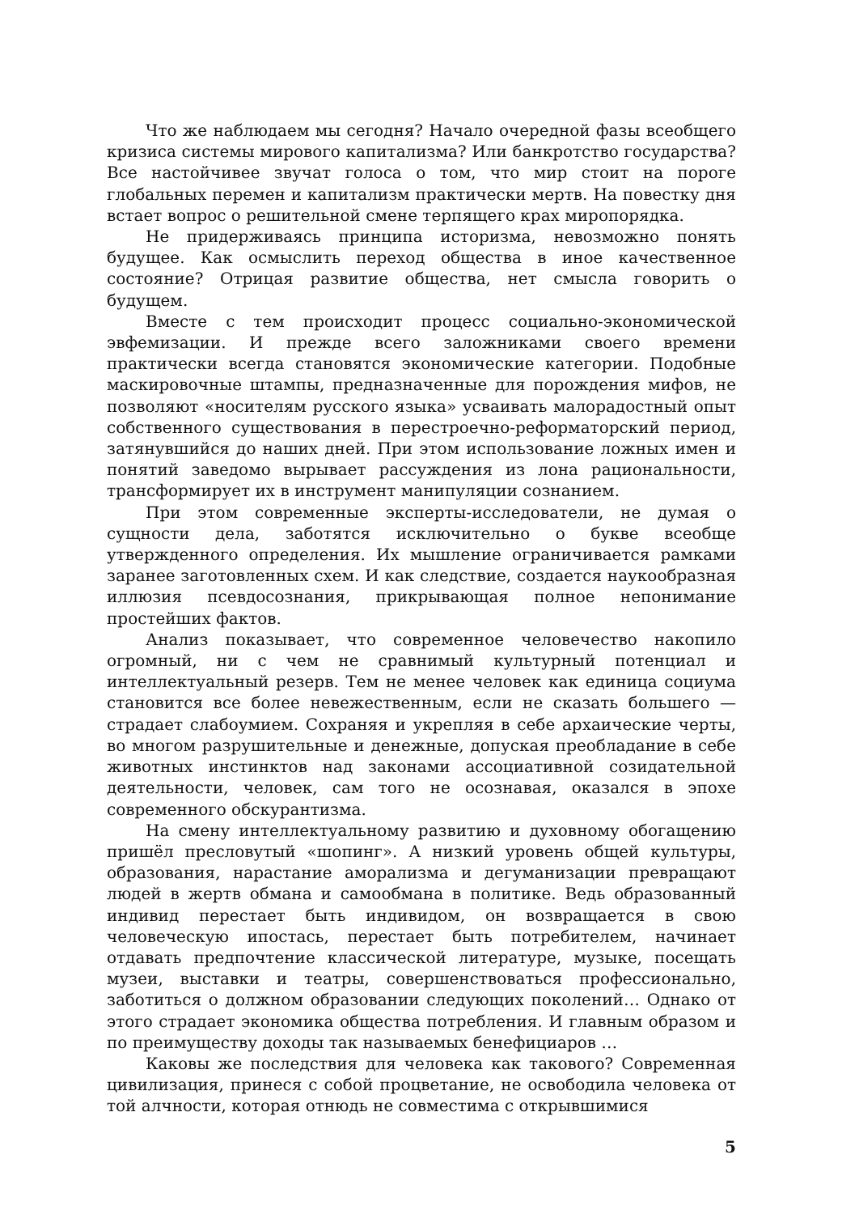Что же наблюдаем мы сегодня? Начало очередной фазы всеобщего кризиса системы мирового капитализма? Или банкротство государства? Все настойчивее звучат голоса о том, что мир стоит на пороге глобальных перемен и капитализм практически мертв. На повестку дня встает вопрос о решительной смене терпящего крах миропорядка.
Не придерживаясь принципа историзма, невозможно понять будущее. Как осмыслить переход общества в иное качественное состояние? Отрицая развитие общества, нет смысла говорить о будущем.
Вместе с тем происходит процесс социально-экономической эвфемизации. И прежде всего заложниками своего времени практически всегда становятся экономические категории. Подобные маскировочные штампы, предназначенные для порождения мифов, не позволяют «носителям русского языка» усваивать малорадостный опыт собственного существования в перестроечно-реформаторский период, затянувшийся до наших дней. При этом использование ложных имен и понятий заведомо вырывает рассуждения из лона рациональности, трансформирует их в инструмент манипуляции сознанием.
При этом современные эксперты-исследователи, не думая о сущности дела, заботятся исключительно о букве всеобще утвержденного определения. Их мышление ограничивается рамками заранее заготовленных схем. И как следствие, создается наукообразная иллюзия псевдосознания, прикрывающая полное непонимание простейших фактов.
Анализ показывает, что современное человечество накопило огромный, ни с чем не сравнимый культурный потенциал и интеллектуальный резерв. Тем не менее человек как единица социума становится все более невежественным, если не сказать большего — страдает слабоумием. Сохраняя и укрепляя в себе архаические черты, во многом разрушительные и денежные, допуская преобладание в себе животных инстинктов над законами ассоциативной созидательной деятельности, человек, сам того не осознавая, оказался в эпохе современного обскурантизма.
На смену интеллектуальному развитию и духовному обогащению пришёл пресловутый «шопинг». А низкий уровень общей культуры, образования, нарастание аморализма и дегуманизации превращают людей в жертв обмана и самообмана в политике. Ведь образованный индивид перестает быть индивидом, он возвращается в свою человеческую ипостась, перестает быть потребителем, начинает отдавать предпочтение классической литературе, музыке, посещать музеи, выставки и театры, совершенствоваться профессионально, заботиться о должном образовании следующих поколений… Однако от этого страдает экономика общества потребления. И главным образом и по преимуществу доходы так называемых бенефициаров …
Каковы же последствия для человека как такового? Современная цивилизация, принеся с собой процветание, не освободила человека от той алчности, которая отнюдь не совместима с открывшимися
5